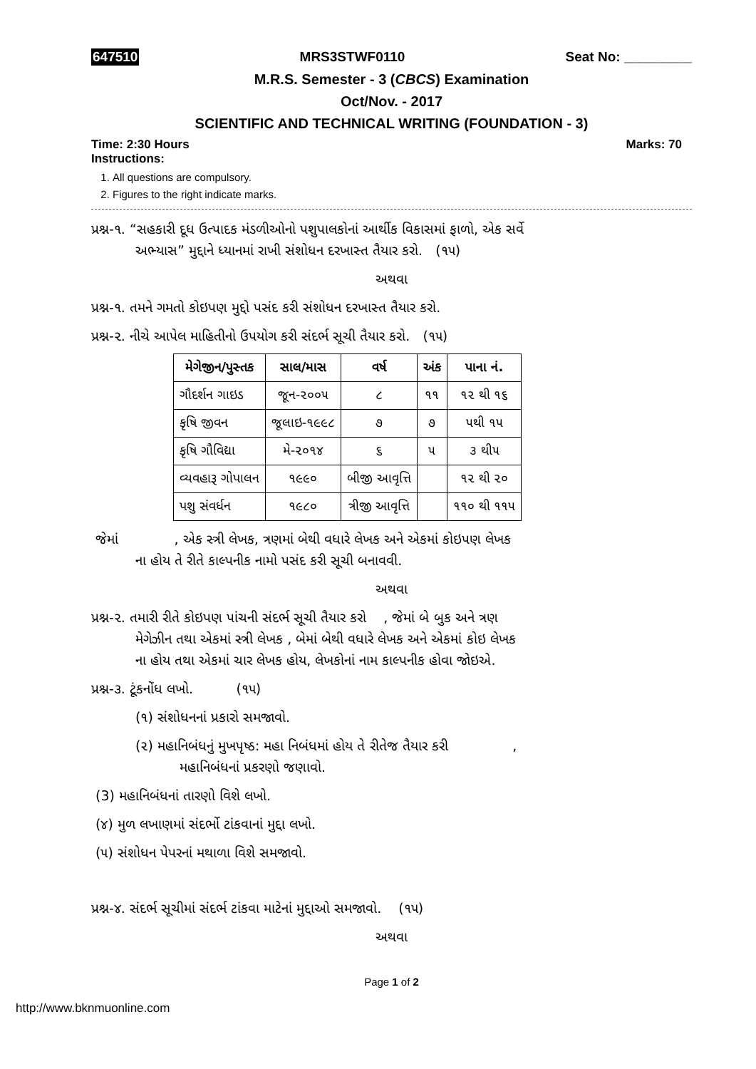647510 MRS3STWF0110 Seat No: _________
M.R.S. Semester - 3 (CBCS) Examination
Oct/Nov. - 2017
SCIENTIFIC AND TECHNICAL WRITING (FOUNDATION - 3)
Time: 2:30 Hours Marks: 70
Instructions:
1. All questions are compulsory.
2. Figures to the right indicate marks.
પ્રશ્ન-૧. “સહકારી દૂધ ઉત્પાદક મંડળીઓનો પશુપાલકોનાં આર્થીક વિકાસમાં ફાળો, એક સર્વે
અભ્યાસ” મુદ્દાને ધ્યાનમાં રાખી સંશોધન દરખાસ્ત તૈયાર કરો. (૧૫)
અથવા
પ્રશ્ન-૧. તમને ગમતો કોઇપણ મુદ્દો પસંદ કરી સંશોધન દરખાસ્ત તૈયાર કરો.
પ્રશ્ન-૨. નીચે આપેલ માહિતીનો ઉપયોગ કરી સંદર્ભ સૂચી તૈયાર કરો. (૧૫)
| મેગેજીન/પુસ્તક | સાલ/માસ | વર્ષ | અંક | પાના નં. |
| --- | --- | --- | --- | --- |
| ગૌદર્શન ગાઇડ | જૂન-૨૦૦૫ | ૮ | ૧૧ | ૧૨ થી ૧૬ |
| કૃષિ જીવન | જૂલાઇ-૧૯૯૮ | ૭ | ૭ | ૫થી ૧૫ |
| કૃષિ ગૌવિદ્યા | મે-૨૦૧૪ | ૬ | ૫ | ૩ થી૫ |
| વ્યવહારૂ ગોપાલન | ૧૯૯૦ | બીજી આવૃત્તિ | | ૧૨ થી ૨૦ |
| પશુ સંવર્ધન | ૧૯૮૦ | ત્રીજી આવૃત્તિ | | ૧૧૦ થી ૧૧૫ |
જેમાં , એક સ્ત્રી લેખક, ત્રણમાં બેથી વધારે લેખક અને એકમાં કોઇપણ લેખક
ના હોય તે રીતે કાલ્પનીક નામો પસંદ કરી સૂચી બનાવવી.
અથવા
પ્રશ્ન-૨. તમારી રીતે કોઇપણ પાંચની સંદર્ભ સૂચી તૈયાર કરો , જેમાં બે બુક અને ત્રણ
મેગેઝીન તથા એકમાં સ્ત્રી લેખક , બેમાં બેથી વધારે લેખક અને એકમાં કોઇ લેખક
ના હોય તથા એકમાં ચાર લેખક હોય, લેખકોનાં નામ કાલ્પનીક હોવા જોઇએ.
પ્રશ્ન-૩. ટૂંકનોંધ લખો. (૧૫)
(૧) સંશોધનનાં પ્રકારો સમજાવો.
(૨) મહાનિબંધનું મુખપૃષ્ઠ: મહા નિબંધમાં હોય તે રીતેજ તૈયાર કરી ,
મહાનિબંધનાં પ્રકરણો જણાવો.
(3) મહાનિબંધનાં તારણો વિશે લખો.
(૪) મુળ લખાણમાં સંદર્ભો ટાંકવાનાં મુદ્દા લખો.
(૫) સંશોધન પેપરનાં મથાળા વિશે સમજાવો.
પ્રશ્ન-૪. સંદર્ભ સૂચીમાં સંદર્ભ ટાંકવા માટેનાં મુદ્દાઓ સમજાવો. (૧૫)
અથવા
Page 1 of 2
http://www.bknmuonline.com